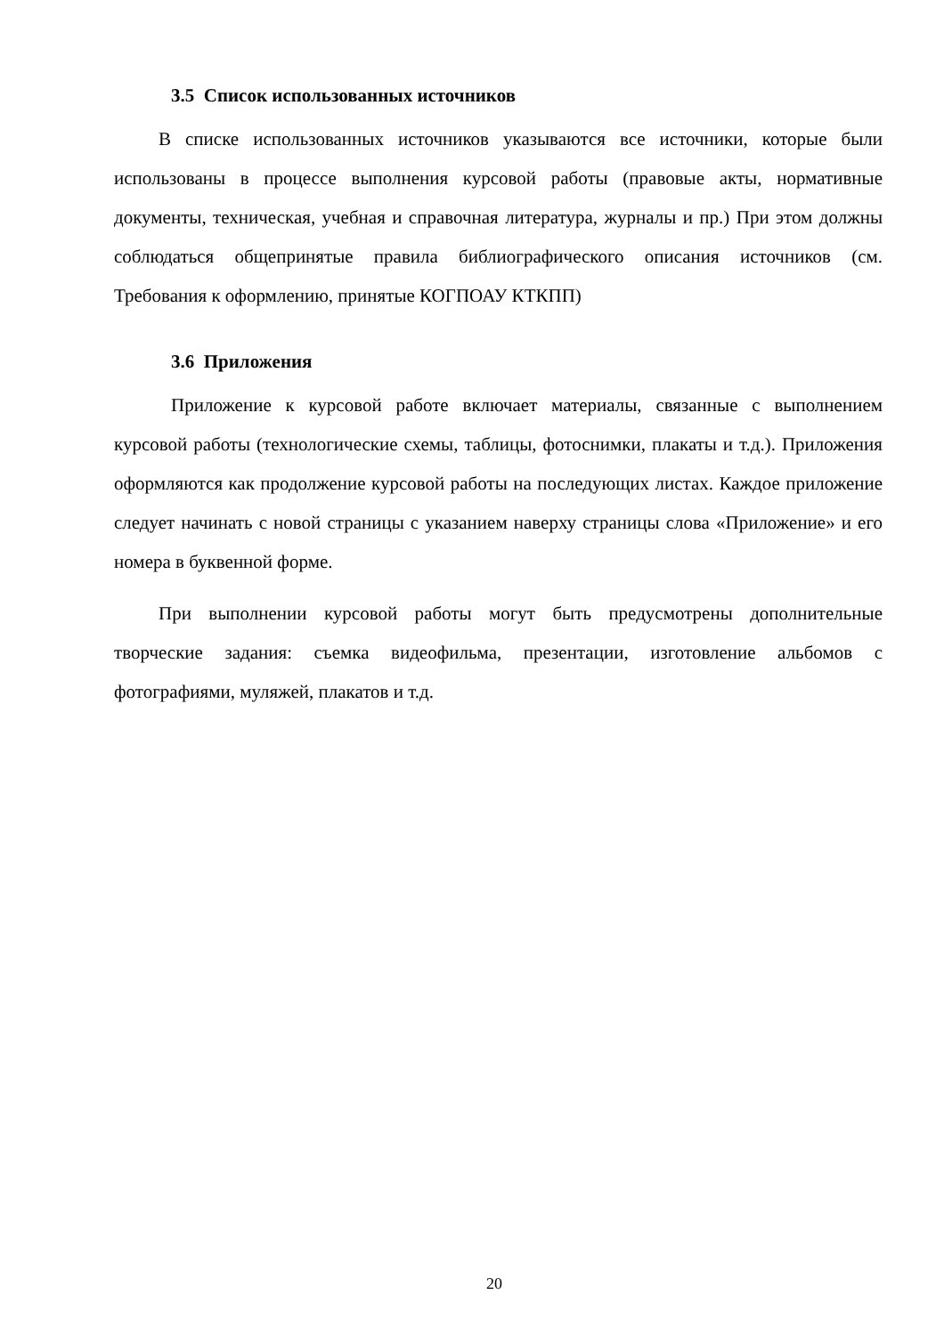3.5 Список использованных источников
В списке использованных источников указываются все источники, которые были использованы в процессе выполнения курсовой работы (правовые акты, нормативные документы, техническая, учебная и справочная литература, журналы и пр.) При этом должны соблюдаться общепринятые правила библиографического описания источников (см. Требования к оформлению, принятые КОГПОАУ КТКПП)
3.6 Приложения
Приложение к курсовой работе включает материалы, связанные с выполнением курсовой работы (технологические схемы, таблицы, фотоснимки, плакаты и т.д.). Приложения оформляются как продолжение курсовой работы на последующих листах. Каждое приложение следует начинать с новой страницы с указанием наверху страницы слова «Приложение» и его номера в буквенной форме.
При выполнении курсовой работы могут быть предусмотрены дополнительные творческие задания: съемка видеофильма, презентации, изготовление альбомов с фотографиями, муляжей, плакатов и т.д.
20